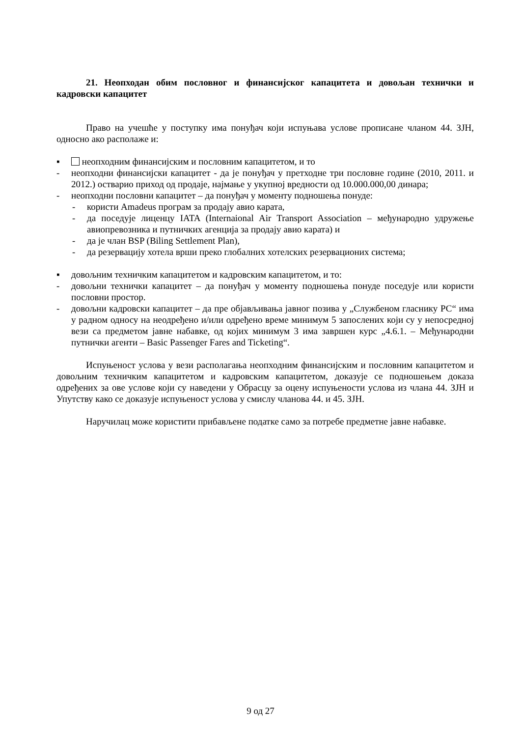21. Неопходан обим пословног и финансијског капацитета и довољан технички и кадровски капацитет
Право на учешће у поступку има понуђач који испуњава услове прописане чланом 44. ЗЈН, односно ако располаже и:
▪ неопходним финансијским и пословним капацитетом, и то
- неопходни финансијски капацитет - да је понуђач у претходне три пословне године (2010, 2011. и 2012.) остварио приход од продаје, најмање у укупној вредности од 10.000.000,00 динара;
- неопходни пословни капацитет – да понуђач у моменту подношења понуде:
- користи Amadeus програм за продају авио карата,
- да поседује лиценцу IATA (Internaional Air Transport Association – међународно удружење авиопревозника и путничких агенција за продају авио карата) и
- да је члан BSP (Biling Settlement Plan),
- да резервацију хотела врши преко глобалних хотелских резервационих система;
▪ довољним техничким капацитетом и кадровским капацитетом, и то:
- довољни технички капацитет – да понуђач у моменту подношења понуде поседује или користи пословни простор.
- довољни кадровски капацитет – да пре објављивања јавног позива у „Службеном гласнику РС“ има у радном односу на неодређено и/или одређено време минимум 5 запослених који су у непосредној вези са предметом јавне набавке, од којих минимум 3 има завршен курс „4.6.1. – Међународни путнички агенти – Basic Passenger Fares and Ticketing“.
Испуњеност услова у вези располагања неопходним финансијским и пословним капацитетом и довољним техничким капацитетом и кадровским капацитетом, доказује се подношењем доказа одређених за ове услове који су наведени у Обрасцу за оцену испуњености услова из члана 44. ЗЈН и Упутству како се доказује испуњеност услова у смислу чланова 44. и 45. ЗЈН.
Наручилац може користити прибављене податке само за потребе предметне јавне набавке.
9 од 27